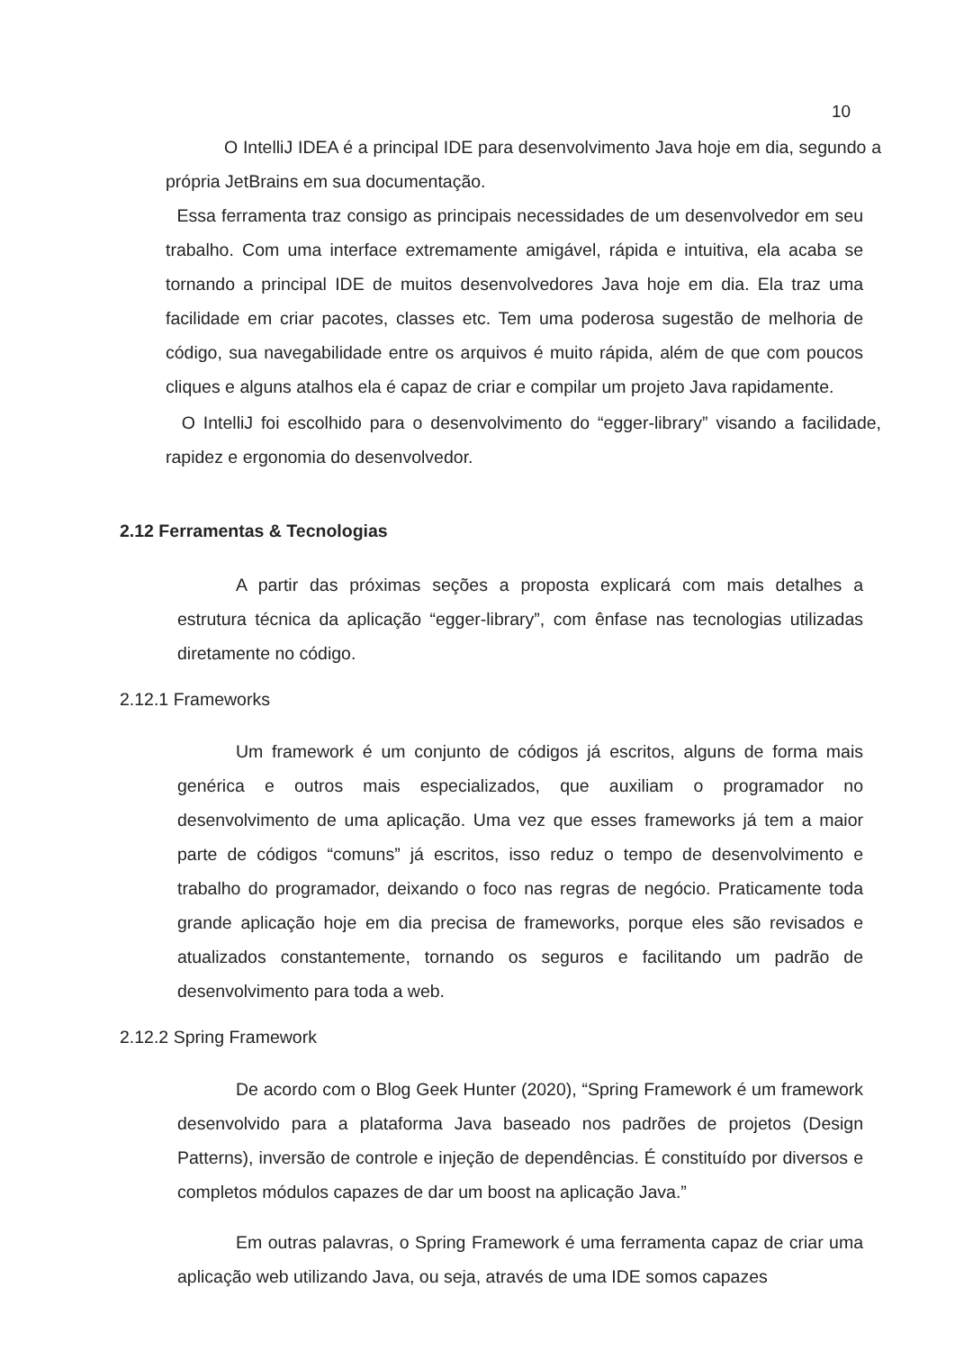10
O IntelliJ IDEA é a principal IDE para desenvolvimento Java hoje em dia, segundo a própria JetBrains em sua documentação.
Essa ferramenta traz consigo as principais necessidades de um desenvolvedor em seu trabalho. Com uma interface extremamente amigável, rápida e intuitiva, ela acaba se tornando a principal IDE de muitos desenvolvedores Java hoje em dia. Ela traz uma facilidade em criar pacotes, classes etc. Tem uma poderosa sugestão de melhoria de código, sua navegabilidade entre os arquivos é muito rápida, além de que com poucos cliques e alguns atalhos ela é capaz de criar e compilar um projeto Java rapidamente.
O IntelliJ foi escolhido para o desenvolvimento do “egger-library” visando a facilidade, rapidez e ergonomia do desenvolvedor.
2.12 Ferramentas & Tecnologias
A partir das próximas seções a proposta explicará com mais detalhes a estrutura técnica da aplicação “egger-library”, com ênfase nas tecnologias utilizadas diretamente no código.
2.12.1 Frameworks
Um framework é um conjunto de códigos já escritos, alguns de forma mais genérica e outros mais especializados, que auxiliam o programador no desenvolvimento de uma aplicação. Uma vez que esses frameworks já tem a maior parte de códigos “comuns” já escritos, isso reduz o tempo de desenvolvimento e trabalho do programador, deixando o foco nas regras de negócio. Praticamente toda grande aplicação hoje em dia precisa de frameworks, porque eles são revisados e atualizados constantemente, tornando os seguros e facilitando um padrão de desenvolvimento para toda a web.
2.12.2 Spring Framework
De acordo com o Blog Geek Hunter (2020), “Spring Framework é um framework desenvolvido para a plataforma Java baseado nos padrões de projetos (Design Patterns), inversão de controle e injeção de dependências. É constituído por diversos e completos módulos capazes de dar um boost na aplicação Java.”
Em outras palavras, o Spring Framework é uma ferramenta capaz de criar uma aplicação web utilizando Java, ou seja, através de uma IDE somos capazes